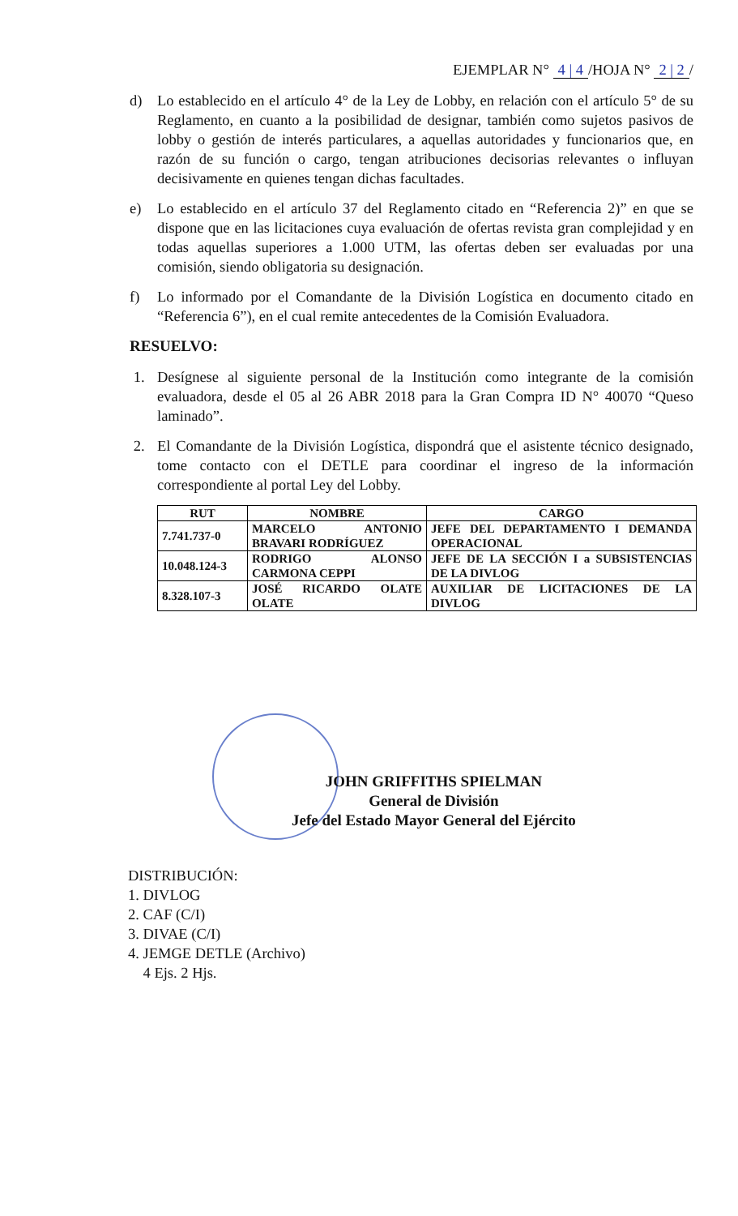EJEMPLAR N° 4 | 4 /HOJA N° 2 | 2 /
d) Lo establecido en el artículo 4° de la Ley de Lobby, en relación con el artículo 5° de su Reglamento, en cuanto a la posibilidad de designar, también como sujetos pasivos de lobby o gestión de interés particulares, a aquellas autoridades y funcionarios que, en razón de su función o cargo, tengan atribuciones decisorias relevantes o influyan decisivamente en quienes tengan dichas facultades.
e) Lo establecido en el artículo 37 del Reglamento citado en “Referencia 2)” en que se dispone que en las licitaciones cuya evaluación de ofertas revista gran complejidad y en todas aquellas superiores a 1.000 UTM, las ofertas deben ser evaluadas por una comisión, siendo obligatoria su designación.
f) Lo informado por el Comandante de la División Logística en documento citado en “Referencia 6”), en el cual remite antecedentes de la Comisión Evaluadora.
RESUELVO:
1. Desígnese al siguiente personal de la Institución como integrante de la comisión evaluadora, desde el 05 al 26 ABR 2018 para la Gran Compra ID N° 40070 “Queso laminado”.
2. El Comandante de la División Logística, dispondrá que el asistente técnico designado, tome contacto con el DETLE para coordinar el ingreso de la información correspondiente al portal Ley del Lobby.
| RUT | NOMBRE | CARGO |
| --- | --- | --- |
| 7.741.737-0 | MARCELO ANTONIO BRAVARI RODRÍGUEZ | JEFE DEL DEPARTAMENTO I DEMANDA OPERACIONAL |
| 10.048.124-3 | RODRIGO ALONSO CARMONA CEPPI | JEFE DE LA SECCIÓN I a SUBSISTENCIAS DE LA DIVLOG |
| 8.328.107-3 | JOSÉ RICARDO OLATE OLATE | AUXILIAR DE LICITACIONES DE LA DIVLOG |
JOHN GRIFFITHS SPIELMAN
General de División
Jefe del Estado Mayor General del Ejército
DISTRIBUCIÓN:
1. DIVLOG
2. CAF (C/I)
3. DIVAE (C/I)
4. JEMGE DETLE (Archivo)
4 Ejs. 2 Hjs.